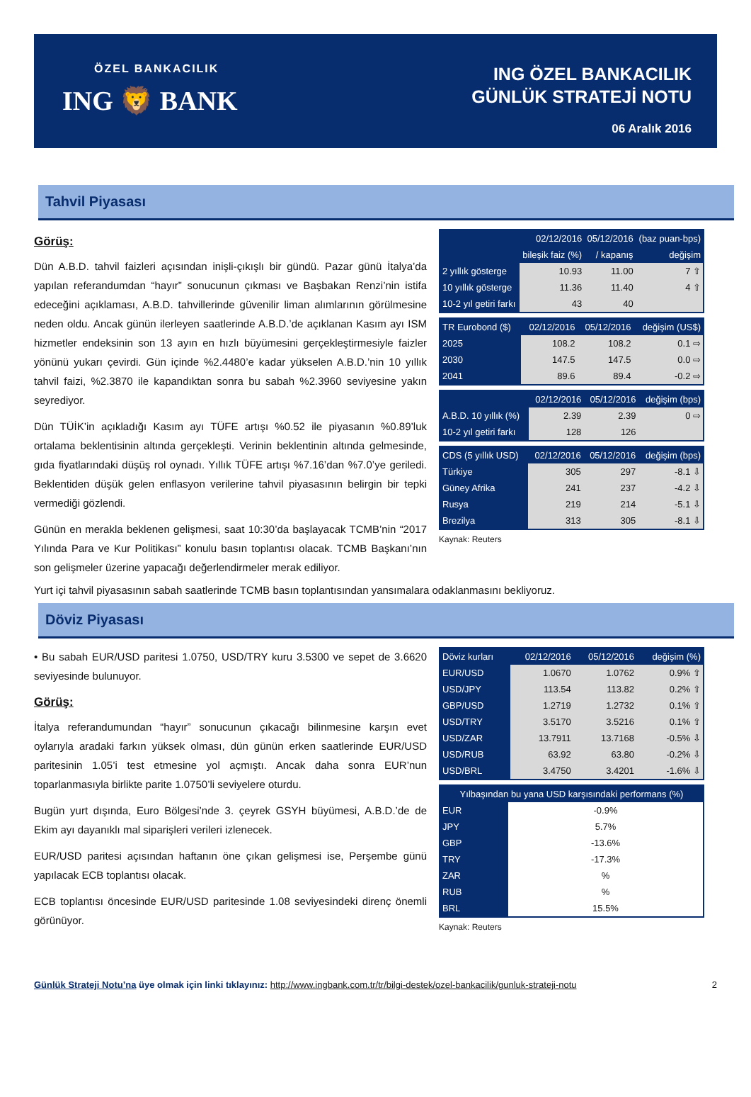ÖZEL BANKACILIK
ING 🦁 BANK
ING ÖZEL BANKACILIK
GÜNLÜK STRATEJİ NOTU
06 Aralık 2016
Tahvil Piyasası
Görüş:
Dün A.B.D. tahvil faizleri açısından inişli-çıkışlı bir gündü. Pazar günü İtalya’da yapılan referandumdan “hayır” sonucunun çıkması ve Başbakan Renzi’nin istifa edeceğini açıklaması, A.B.D. tahvillerinde güvenilir liman alımlarının görülmesine neden oldu. Ancak günün ilerleyen saatlerinde A.B.D.’de açıklanan Kasım ayı ISM hizmetler endeksinin son 13 ayın en hızlı büyümesini gerçekleştirmesiyle faizler yönünü yukarı çevirdi. Gün içinde %2.4480’e kadar yükselen A.B.D.’nin 10 yıllık tahvil faizi, %2.3870 ile kapandıktan sonra bu sabah %2.3960 seviyesine yakın seyrediyor.
Dün TÜİK’in açıkladığı Kasım ayı TÜFE artışı %0.52 ile piyasanın %0.89’luk ortalama beklentisinin altında gerçekleşti. Verinin beklentinin altında gelmesinde, gıda fiyatlarındaki düşüş rol oynadı. Yıllık TÜFE artışı %7.16’dan %7.0’ye geriledi. Beklentiden düşük gelen enflasyon verilerine tahvil piyasasının belirgin bir tepki vermediği gözlendi.
Günün en merakla beklenen gelişmesi, saat 10:30’da başlayacak TCMB’nin “2017 Yılında Para ve Kur Politikası” konulu basın toplantısı olacak. TCMB Başkanı’nın son gelişmeler üzerine yapacağı değerlendirmeler merak ediliyor.
| | 02/12/2016 | 05/12/2016 | (baz puan-bps) |
| --- | --- | --- | --- |
| | bileşik faiz (%) | / kapanış | değişim |
| 2 yıllık gösterge | 10.93 | 11.00 | 7 ⇧ |
| 10 yıllık gösterge | 11.36 | 11.40 | 4 ⇧ |
| 10-2 yıl getiri farkı | 43 | 40 | |
| TR Eurobond ($) | 02/12/2016 | 05/12/2016 | değişim (US$) |
| --- | --- | --- | --- |
| 2025 | 108.2 | 108.2 | 0.1 ⇨ |
| 2030 | 147.5 | 147.5 | 0.0 ⇨ |
| 2041 | 89.6 | 89.4 | -0.2 ⇨ |
| | 02/12/2016 | 05/12/2016 | değişim (bps) |
| --- | --- | --- | --- |
| A.B.D. 10 yıllık (%) | 2.39 | 2.39 | 0 ⇨ |
| 10-2 yıl getiri farkı | 128 | 126 | |
| CDS (5 yıllık USD) | 02/12/2016 | 05/12/2016 | değişim (bps) |
| --- | --- | --- | --- |
| Türkiye | 305 | 297 | -8.1 ⇩ |
| Güney Afrika | 241 | 237 | -4.2 ⇩ |
| Rusya | 219 | 214 | -5.1 ⇩ |
| Brezilya | 313 | 305 | -8.1 ⇩ |
Kaynak: Reuters
Yurt içi tahvil piyasasının sabah saatlerinde TCMB basın toplantısından yansımalara odaklanmasını bekliyoruz.
Döviz Piyasası
• Bu sabah EUR/USD paritesi 1.0750, USD/TRY kuru 3.5300 ve sepet de 3.6620 seviyesinde bulunuyor.
Görüş:
İtalya referandumundan “hayır” sonucunun çıkacağı bilinmesine karşın evet oylarıyla aradaki farkın yüksek olması, dün günün erken saatlerinde EUR/USD paritesinin 1.05’i test etmesine yol açmıştı. Ancak daha sonra EUR’nun toparlanmasıyla birlikte parite 1.0750’li seviyelere oturdu.
Bugün yurt dışında, Euro Bölgesi’nde 3. çeyrek GSYH büyümesi, A.B.D.’de de Ekim ayı dayanıklı mal siparişleri verileri izlenecek.
EUR/USD paritesi açısından haftanın öne çıkan gelişmesi ise, Perşembe günü yapılacak ECB toplantısı olacak.
ECB toplantısı öncesinde EUR/USD paritesinde 1.08 seviyesindeki direnç önemli görünüyor.
| Döviz kurları | 02/12/2016 | 05/12/2016 | değişim (%) |
| --- | --- | --- | --- |
| EUR/USD | 1.0670 | 1.0762 | 0.9% ⇧ |
| USD/JPY | 113.54 | 113.82 | 0.2% ⇧ |
| GBP/USD | 1.2719 | 1.2732 | 0.1% ⇧ |
| USD/TRY | 3.5170 | 3.5216 | 0.1% ⇧ |
| USD/ZAR | 13.7911 | 13.7168 | -0.5% ⇩ |
| USD/RUB | 63.92 | 63.80 | -0.2% ⇩ |
| USD/BRL | 3.4750 | 3.4201 | -1.6% ⇩ |
| Yılbaşından bu yana USD karşısındaki performans (%) | |
| --- | --- |
| EUR | -0.9% |
| JPY | 5.7% |
| GBP | -13.6% |
| TRY | -17.3% |
| ZAR | % |
| RUB | % |
| BRL | 15.5% |
Kaynak: Reuters
Günlük Strateji Notu’na üye olmak için linki tıklayınız: http://www.ingbank.com.tr/tr/bilgi-destek/ozel-bankacilik/gunluk-strateji-notu 2